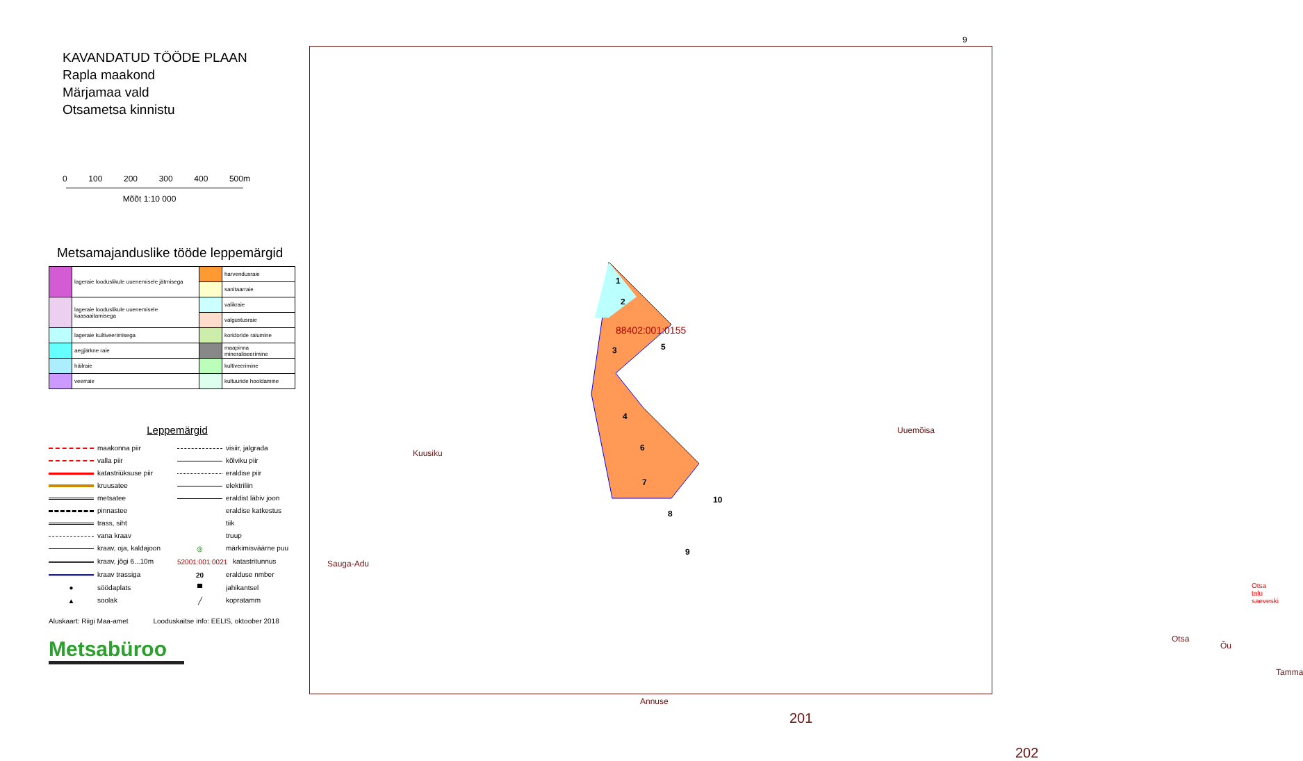KAVANDATUD TÖÖDE PLAAN
Rapla maakond
Märjamaa vald
Otsametsa kinnistu
0 100 200 300 400 500m
Mõõt 1:10 000
Metsamajanduslike tööde leppemärgid
| | lageraie looduslikule uuenemisele jätmisega | | harvendusraie |
| | | | sanitaarraie |
| | lageraie looduslikule uuenemisele kaasaaitamisega | | valikraie |
| | | | valgustusraie |
| | lageraie kultiveerimisega | | koridoride raiumine |
| | aegjärkne raie | | maapinna mineraliseerimine |
| | häilraie | | kultiveerimine |
| | veerraie | | kultuuride hooldamine |
Leppemärgid
maakonna piir
visiir, jalgrada
valla piir
kõlviku piir
katastriüksuse piir
eraldise piir
kruusatee
elektriliin
metsatee
eraldist läbiv joon
pinnastee
eraldise katkestus
trass, siht
tiik
vana kraav
truup
kraav, oja, kaldajoon
◎ märkimisväärne puu
kraav, jõgi 6...10m
52001:001:0021 katastritunnus
kraav trassiga
20 eralduse nmber
● söödaplats
▀ jahikantsel
▲ soolak
╱ kopratamm
Aluskaart: Riigi Maa-amet Looduskaitse info: EELIS, oktoober 2018
Metsabüroo
9
1
2
88402:001:0155
3 5
4
6
7
10
8
9
Kuusiku
Uuemõisa
Sauga-Adu
Otsa talu saeveski
Otsa
Õu
Tamma
Annuse
201
202